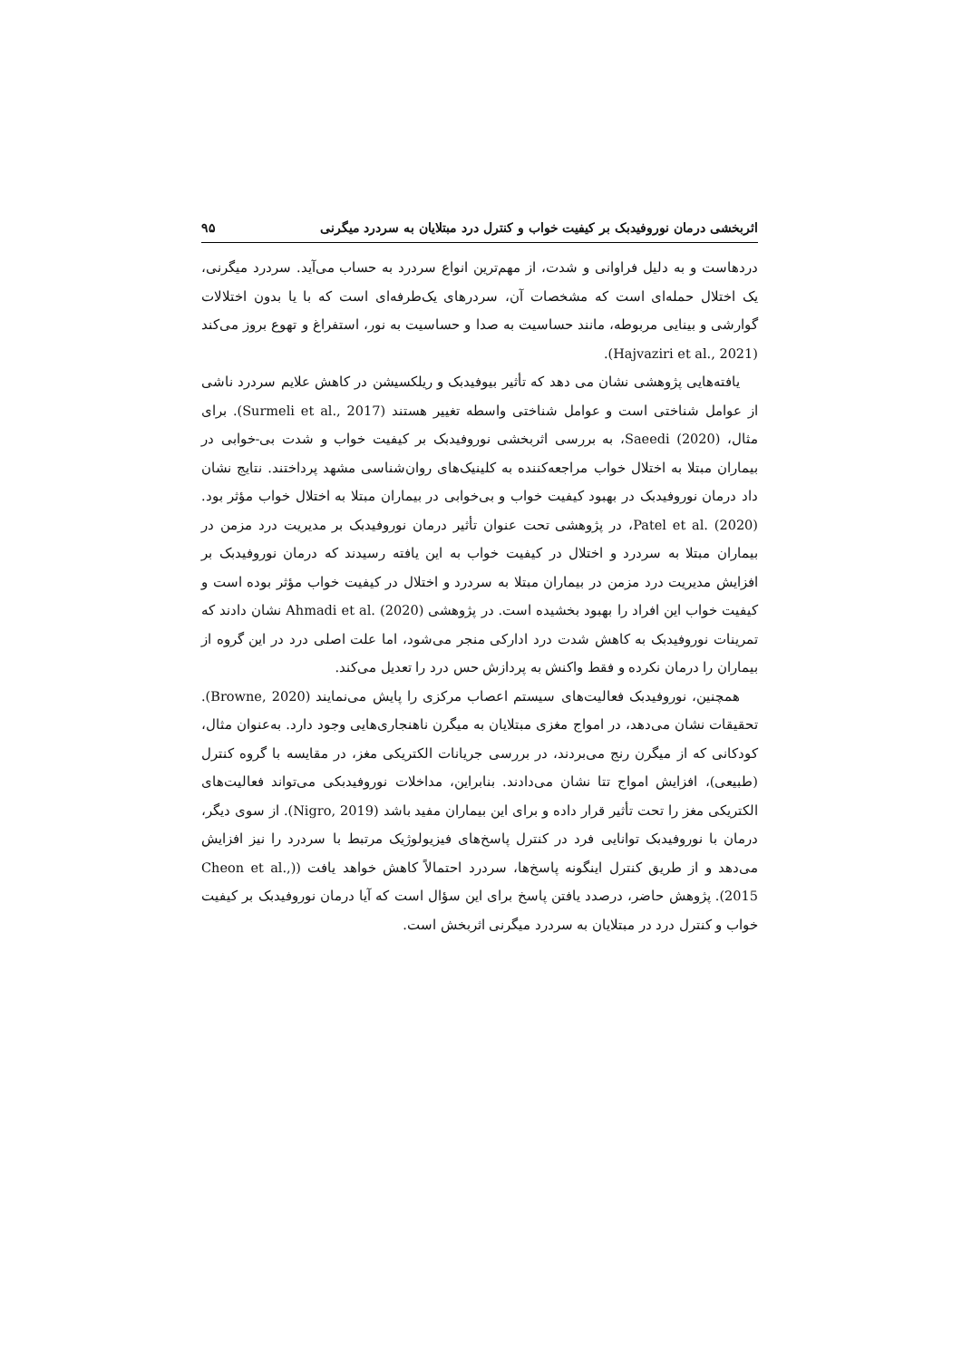اثربخشی درمان نوروفیدبک بر کیفیت خواب و کنترل درد مبتلایان به سردرد میگرنی ۹۵
دردهاست و به دلیل فراوانی و شدت، از مهم‌ترین انواع سردرد به حساب می‌آید. سردرد میگرنی، یک اختلال حمله‌ای است که مشخصات آن، سردرهای یک‌طرفه‌ای است که با یا بدون اختلالات گوارشی و بینایی مربوطه، مانند حساسیت به صدا و حساسیت به نور، استفراغ و تهوع بروز می‌کند (Hajvaziri et al., 2021).
یافته‌هایی پژوهشی نشان می دهد که تأثیر بیوفیدبک و ریلکسیشن در کاهش علایم سردرد ناشی از عوامل شناختی است و عوامل شناختی واسطه تغییر هستند (Surmeli et al., 2017). برای مثال، Saeedi (2020)، به بررسی اثربخشی نوروفیدبک بر کیفیت خواب و شدت بی-خوابی در بیماران مبتلا به اختلال خواب مراجعه‌کننده به کلینیک‌های روان‌شناسی مشهد پرداختند. نتایج نشان داد درمان نوروفیدبک در بهبود کیفیت خواب و بی‌خوابی در بیماران مبتلا به اختلال خواب مؤثر بود. Patel et al. (2020)، در پژوهشی تحت عنوان تأثیر درمان نوروفیدبک بر مدیریت درد مزمن در بیماران مبتلا به سردرد و اختلال در کیفیت خواب به این یافته رسیدند که درمان نوروفیدبک بر افزایش مدیریت درد مزمن در بیماران مبتلا به سردرد و اختلال در کیفیت خواب مؤثر بوده است و کیفیت خواب این افراد را بهبود بخشیده است. در پژوهشی Ahmadi et al. (2020) نشان دادند که تمرینات نوروفیدبک به کاهش شدت درد ادارکی منجر می‌شود، اما علت اصلی درد در این گروه از بیماران را درمان نکرده و فقط واکنش به پردازش حس درد را تعدیل می‌کند.
همچنین، نوروفیدبک فعالیت‌های سیستم اعصاب مرکزی را پایش می‌نمایند (Browne, 2020). تحقیقات نشان می‌دهد، در امواج مغزی مبتلایان به میگرن ناهنجاری‌هایی وجود دارد. به‌عنوان مثال، کودکانی که از میگرن رنج می‌بردند، در بررسی جریانات الکتریکی مغز، در مقایسه با گروه کنترل (طبیعی)، افزایش امواج تتا نشان می‌دادند. بنابراین، مداخلات نوروفیدبکی می‌تواند فعالیت‌های الکتریکی مغز را تحت تأثیر قرار داده و برای این بیماران مفید باشد (Nigro, 2019). از سوی دیگر، درمان با نوروفیدبک توانایی فرد در کنترل پاسخ‌های فیزیولوژیک مرتبط با سردرد را نیز افزایش می‌دهد و از طریق کنترل اینگونه پاسخ‌ها، سردرد احتمالاً کاهش خواهد یافت ((Cheon et al., 2015). پژوهش حاضر، درصدد یافتن پاسخ برای این سؤال است که آیا درمان نوروفیدبک بر کیفیت خواب و کنترل درد در مبتلایان به سردرد میگرنی اثربخش است.